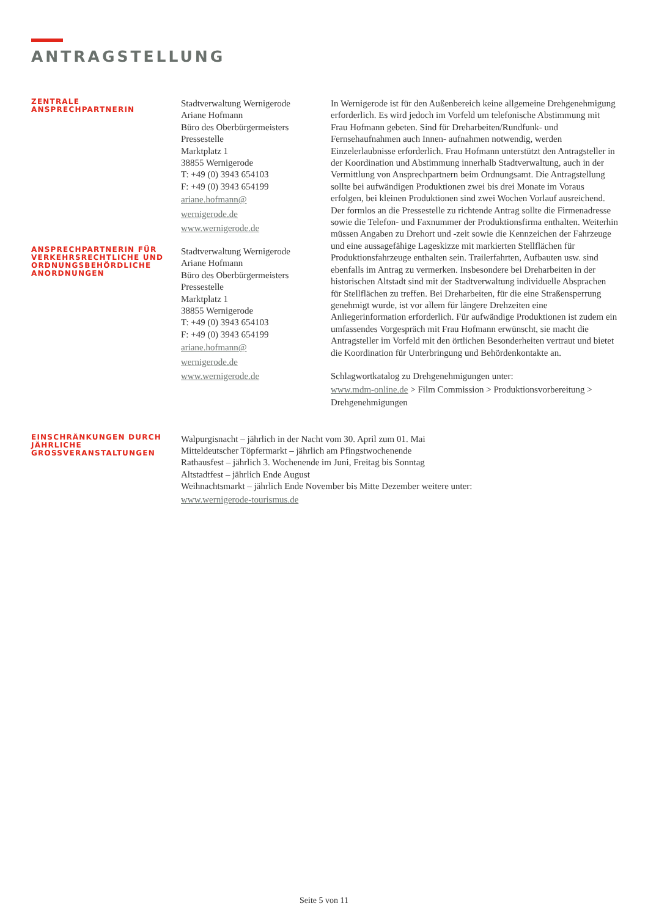ANTRAGSTELLUNG
ZENTRALE
ANSPRECHPARTNERIN
Stadtverwaltung Wernigerode
Ariane Hofmann
Büro des Oberbürgermeisters
Pressestelle
Marktplatz 1
38855 Wernigerode
T: +49 (0) 3943 654103
F: +49 (0) 3943 654199
ariane.hofmann@
wernigerode.de
www.wernigerode.de
ANSPRECHPARTNERIN FÜR VERKEHRSRECHTLICHE UND ORDNUNGSBEHÖRDLICHE ANORDNUNGEN
Stadtverwaltung Wernigerode
Ariane Hofmann
Büro des Oberbürgermeisters
Pressestelle
Marktplatz 1
38855 Wernigerode
T: +49 (0) 3943 654103
F: +49 (0) 3943 654199
ariane.hofmann@
wernigerode.de
www.wernigerode.de
In Wernigerode ist für den Außenbereich keine allgemeine Drehgenehmigung erforderlich. Es wird jedoch im Vorfeld um telefonische Abstimmung mit Frau Hofmann gebeten. Sind für Dreharbeiten/Rundfunk- und Fernsehaufnahmen auch Innen- aufnahmen notwendig, werden Einzelerlaubnisse erforderlich. Frau Hofmann unterstützt den Antragsteller in der Koordination und Abstimmung innerhalb Stadtverwaltung, auch in der Vermittlung von Ansprechpartnern beim Ordnungsamt. Die Antragstellung sollte bei aufwändigen Produktionen zwei bis drei Monate im Voraus erfolgen, bei kleinen Produktionen sind zwei Wochen Vorlauf ausreichend. Der formlos an die Pressestelle zu richtende Antrag sollte die Firmenadresse sowie die Telefon- und Faxnummer der Produktionsfirma enthalten. Weiterhin müssen Angaben zu Drehort und -zeit sowie die Kennzeichen der Fahrzeuge und eine aussagefähige Lageskizze mit markierten Stellflächen für Produktionsfahrzeuge enthalten sein. Trailerfahrten, Aufbauten usw. sind ebenfalls im Antrag zu vermerken. Insbesondere bei Dreharbeiten in der historischen Altstadt sind mit der Stadtverwaltung individuelle Absprachen für Stellflächen zu treffen. Bei Dreharbeiten, für die eine Straßensperrung genehmigt wurde, ist vor allem für längere Drehzeiten eine Anliegerinformation erforderlich. Für aufwändige Produktionen ist zudem ein umfassendes Vorgespräch mit Frau Hofmann erwünscht, sie macht die Antragsteller im Vorfeld mit den örtlichen Besonderheiten vertraut und bietet die Koordination für Unterbringung und Behördenkontakte an.
Schlagwortkatalog zu Drehgenehmigungen unter:
www.mdm-online.de > Film Commission > Produktionsvorbereitung > Drehgenehmigungen
EINSCHRÄNKUNGEN DURCH JÄHRLICHE GROSSVERANSTALTUNGEN
Walpurgisnacht – jährlich in der Nacht vom 30. April zum 01. Mai
Mitteldeutscher Töpfermarkt – jährlich am Pfingstwochenende
Rathausfest – jährlich 3. Wochenende im Juni, Freitag bis Sonntag
Altstadtfest – jährlich Ende August
Weihnachtsmarkt – jährlich Ende November bis Mitte Dezember weitere unter:
www.wernigerode-tourismus.de
Seite 5 von 11